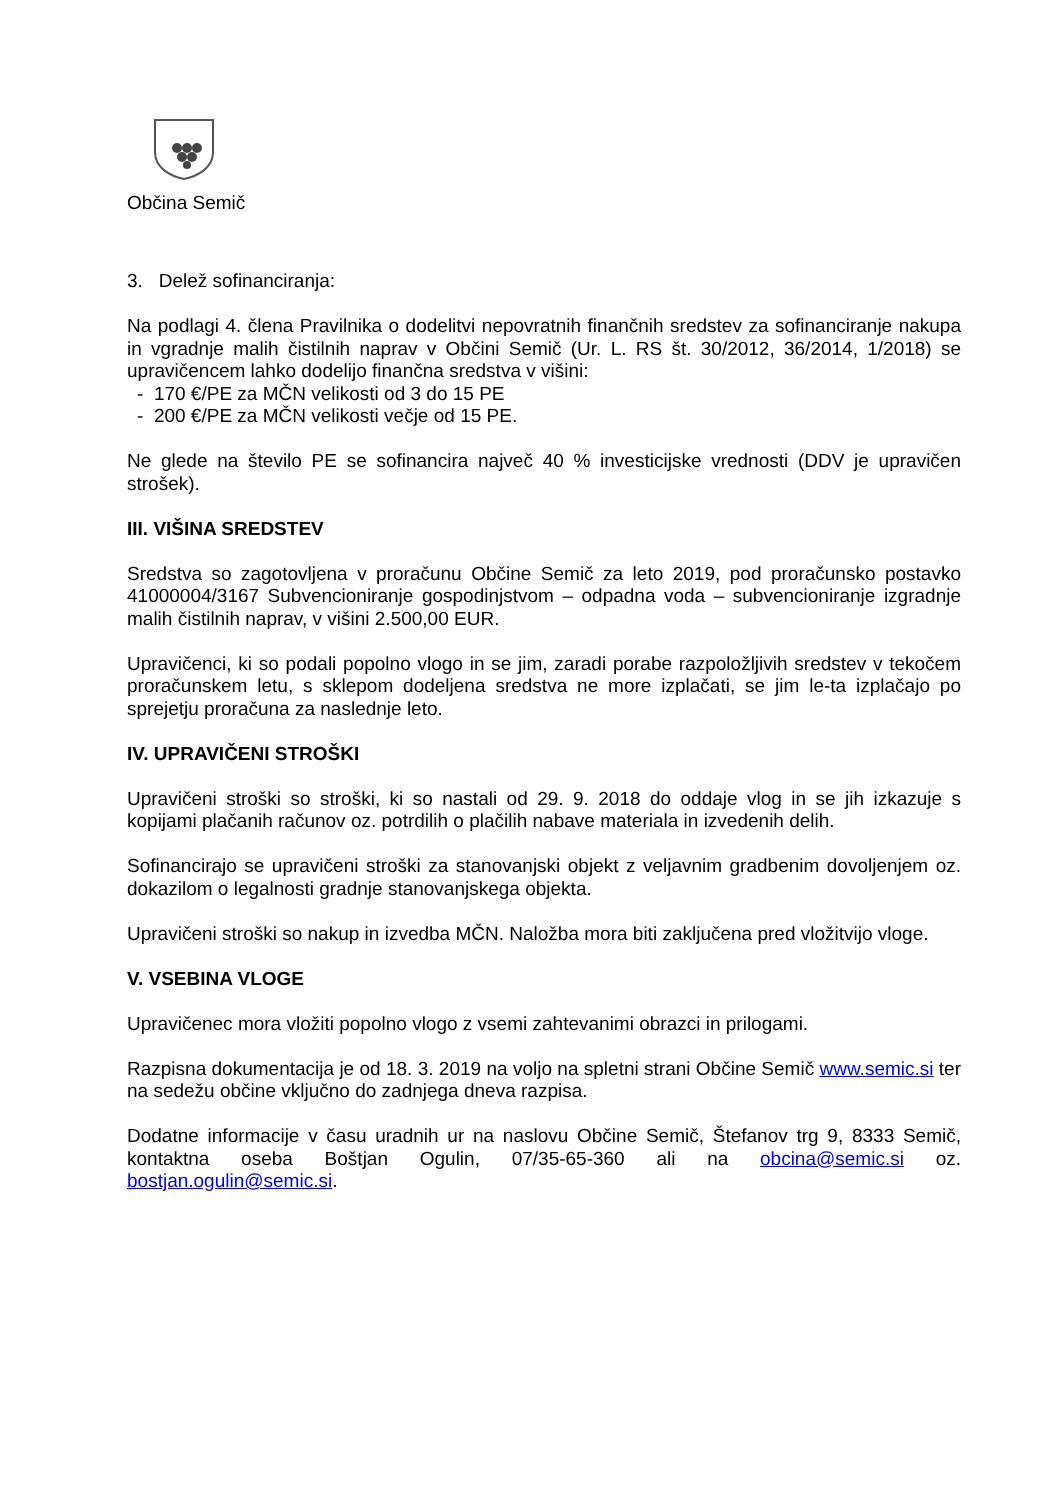Občina Semič
3. Delež sofinanciranja:
Na podlagi 4. člena Pravilnika o dodelitvi nepovratnih finančnih sredstev za sofinanciranje nakupa in vgradnje malih čistilnih naprav v Občini Semič (Ur. L. RS št. 30/2012, 36/2014, 1/2018) se upravičencem lahko dodelijo finančna sredstva v višini:
- 170 €/PE za MČN velikosti od 3 do 15 PE
- 200 €/PE za MČN velikosti večje od 15 PE.
Ne glede na število PE se sofinancira največ 40 % investicijske vrednosti (DDV je upravičen strošek).
III. VIŠINA SREDSTEV
Sredstva so zagotovljena v proračunu Občine Semič za leto 2019, pod proračunsko postavko 41000004/3167 Subvencioniranje gospodinjstvom – odpadna voda – subvencioniranje izgradnje malih čistilnih naprav, v višini 2.500,00 EUR.
Upravičenci, ki so podali popolno vlogo in se jim, zaradi porabe razpoložljivih sredstev v tekočem proračunskem letu, s sklepom dodeljena sredstva ne more izplačati, se jim le-ta izplačajo po sprejetju proračuna za naslednje leto.
IV. UPRAVIČENI STROŠKI
Upravičeni stroški so stroški, ki so nastali od 29. 9. 2018 do oddaje vlog in se jih izkazuje s kopijami plačanih računov oz. potrdilih o plačilih nabave materiala in izvedenih delih.
Sofinancirajo se upravičeni stroški za stanovanjski objekt z veljavnim gradbenim dovoljenjem oz. dokazilom o legalnosti gradnje stanovanjskega objekta.
Upravičeni stroški so nakup in izvedba MČN. Naložba mora biti zaključena pred vložitvijo vloge.
V. VSEBINA VLOGE
Upravičenec mora vložiti popolno vlogo z vsemi zahtevanimi obrazci in prilogami.
Razpisna dokumentacija je od 18. 3. 2019 na voljo na spletni strani Občine Semič www.semic.si ter na sedežu občine vključno do zadnjega dneva razpisa.
Dodatne informacije v času uradnih ur na naslovu Občine Semič, Štefanov trg 9, 8333 Semič, kontaktna oseba Boštjan Ogulin, 07/35-65-360 ali na obcina@semic.si oz. bostjan.ogulin@semic.si.